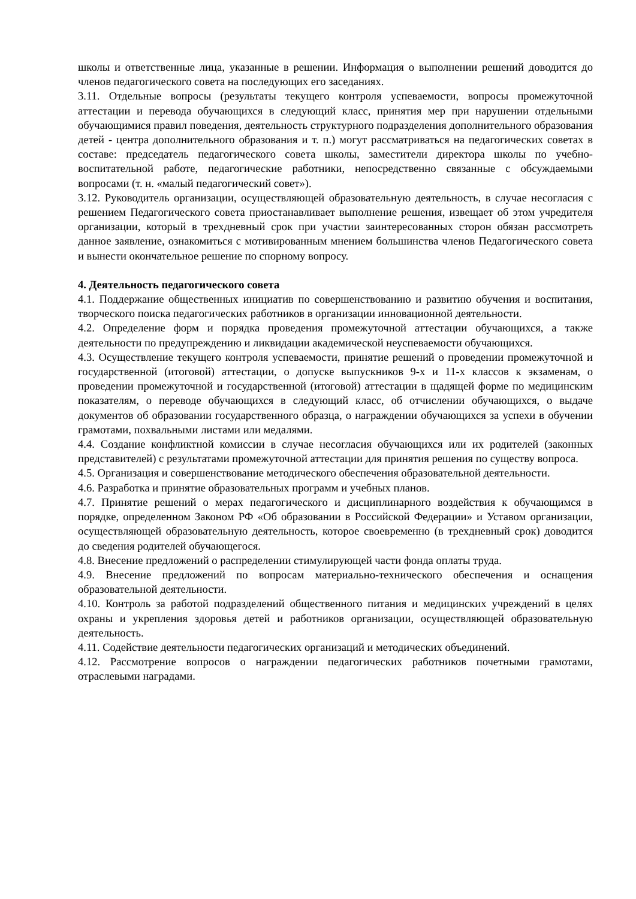школы и ответственные лица, указанные в решении. Информация о выполнении решений доводится до членов педагогического совета на последующих его заседаниях.
3.11. Отдельные вопросы (результаты текущего контроля успеваемости, вопросы промежуточной аттестации и перевода обучающихся в следующий класс, принятия мер при нарушении отдельными обучающимися правил поведения, деятельность структурного подразделения дополнительного образования детей - центра дополнительного образования и т. п.) могут рассматриваться на педагогических советах в составе: председатель педагогического совета школы, заместители директора школы по учебно-воспитательной работе, педагогические работники, непосредственно связанные с обсуждаемыми вопросами (т. н. «малый педагогический совет»).
3.12. Руководитель организации, осуществляющей образовательную деятельность, в случае несогласия с решением Педагогического совета приостанавливает выполнение решения, извещает об этом учредителя организации, который в трехдневный срок при участии заинтересованных сторон обязан рассмотреть данное заявление, ознакомиться с мотивированным мнением большинства членов Педагогического совета и вынести окончательное решение по спорному вопросу.
4. Деятельность педагогического совета
4.1. Поддержание общественных инициатив по совершенствованию и развитию обучения и воспитания, творческого поиска педагогических работников в организации инновационной деятельности.
4.2. Определение форм и порядка проведения промежуточной аттестации обучающихся, а также деятельности по предупреждению и ликвидации академической неуспеваемости обучающихся.
4.3. Осуществление текущего контроля успеваемости, принятие решений о проведении промежуточной и государственной (итоговой) аттестации, о допуске выпускников 9-х и 11-х классов к экзаменам, о проведении промежуточной и государственной (итоговой) аттестации в щадящей форме по медицинским показателям, о переводе обучающихся в следующий класс, об отчислении обучающихся, о выдаче документов об образовании государственного образца, о награждении обучающихся за успехи в обучении грамотами, похвальными листами или медалями.
4.4. Создание конфликтной комиссии в случае несогласия обучающихся или их родителей (законных представителей) с результатами промежуточной аттестации для принятия решения по существу вопроса.
4.5. Организация и совершенствование методического обеспечения образовательной деятельности.
4.6. Разработка и принятие образовательных программ и учебных планов.
4.7. Принятие решений о мерах педагогического и дисциплинарного воздействия к обучающимся в порядке, определенном Законом РФ «Об образовании в Российской Федерации» и Уставом организации, осуществляющей образовательную деятельность, которое своевременно (в трехдневный срок) доводится до сведения родителей обучающегося.
4.8. Внесение предложений о распределении стимулирующей части фонда оплаты труда.
4.9. Внесение предложений по вопросам материально-технического обеспечения и оснащения образовательной деятельности.
4.10. Контроль за работой подразделений общественного питания и медицинских учреждений в целях охраны и укрепления здоровья детей и работников организации, осуществляющей образовательную деятельность.
4.11. Содействие деятельности педагогических организаций и методических объединений.
4.12. Рассмотрение вопросов о награждении педагогических работников почетными грамотами, отраслевыми наградами.